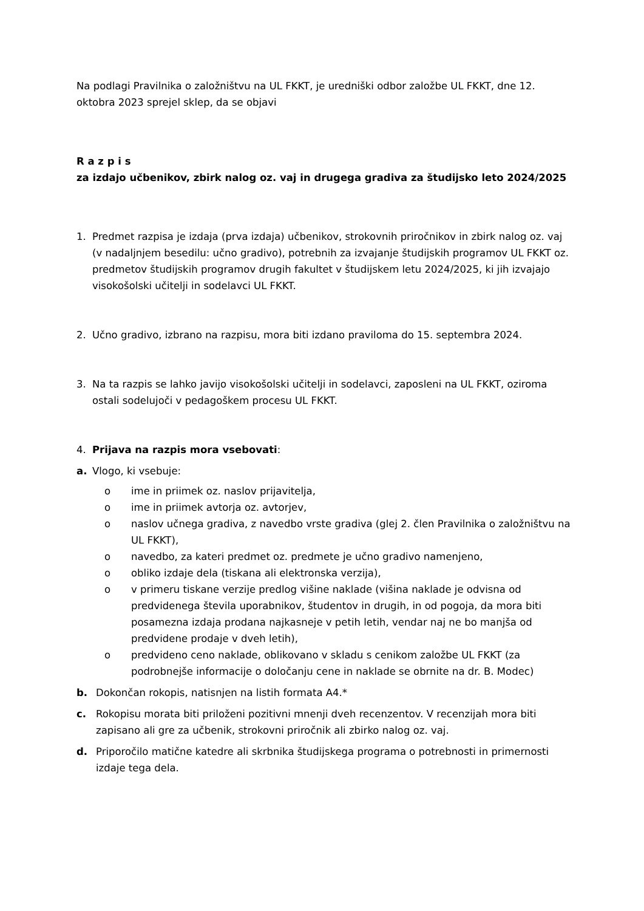Na podlagi Pravilnika o založništvu na UL FKKT, je uredniški odbor založbe UL FKKT, dne 12. oktobra 2023 sprejel sklep, da se objavi
R a z p i s
za izdajo učbenikov, zbirk nalog oz. vaj in drugega gradiva za študijsko leto 2024/2025
1. Predmet razpisa je izdaja (prva izdaja) učbenikov, strokovnih priročnikov in zbirk nalog oz. vaj (v nadaljnjem besedilu: učno gradivo), potrebnih za izvajanje študijskih programov UL FKKT oz. predmetov študijskih programov drugih fakultet v študijskem letu 2024/2025, ki jih izvajajo visokošolski učitelji in sodelavci UL FKKT.
2. Učno gradivo, izbrano na razpisu, mora biti izdano praviloma do 15. septembra 2024.
3. Na ta razpis se lahko javijo visokošolski učitelji in sodelavci, zaposleni na UL FKKT, oziroma ostali sodelujoči v pedagoškem procesu UL FKKT.
4. Prijava na razpis mora vsebovati:
a. Vlogo, ki vsebuje:
o ime in priimek oz. naslov prijavitelja,
o ime in priimek avtorja oz. avtorjev,
o naslov učnega gradiva, z navedbo vrste gradiva (glej 2. člen Pravilnika o založništvu na UL FKKT),
o navedbo, za kateri predmet oz. predmete je učno gradivo namenjeno,
o obliko izdaje dela (tiskana ali elektronska verzija),
o v primeru tiskane verzije predlog višine naklade (višina naklade je odvisna od predvidenega števila uporabnikov, študentov in drugih, in od pogoja, da mora biti posamezna izdaja prodana najkasneje v petih letih, vendar naj ne bo manjša od predvidene prodaje v dveh letih),
o predvideno ceno naklade, oblikovano v skladu s cenikom založbe UL FKKT (za podrobnejše informacije o določanju cene in naklade se obrnite na dr. B. Modec)
b. Dokončan rokopis, natisnjen na listih formata A4.*
c. Rokopisu morata biti priloženi pozitivni mnenji dveh recenzentov. V recenzijah mora biti zapisano ali gre za učbenik, strokovni priročnik ali zbirko nalog oz. vaj.
d. Priporočilo matične katedre ali skrbnika študijskega programa o potrebnosti in primernosti izdaje tega dela.